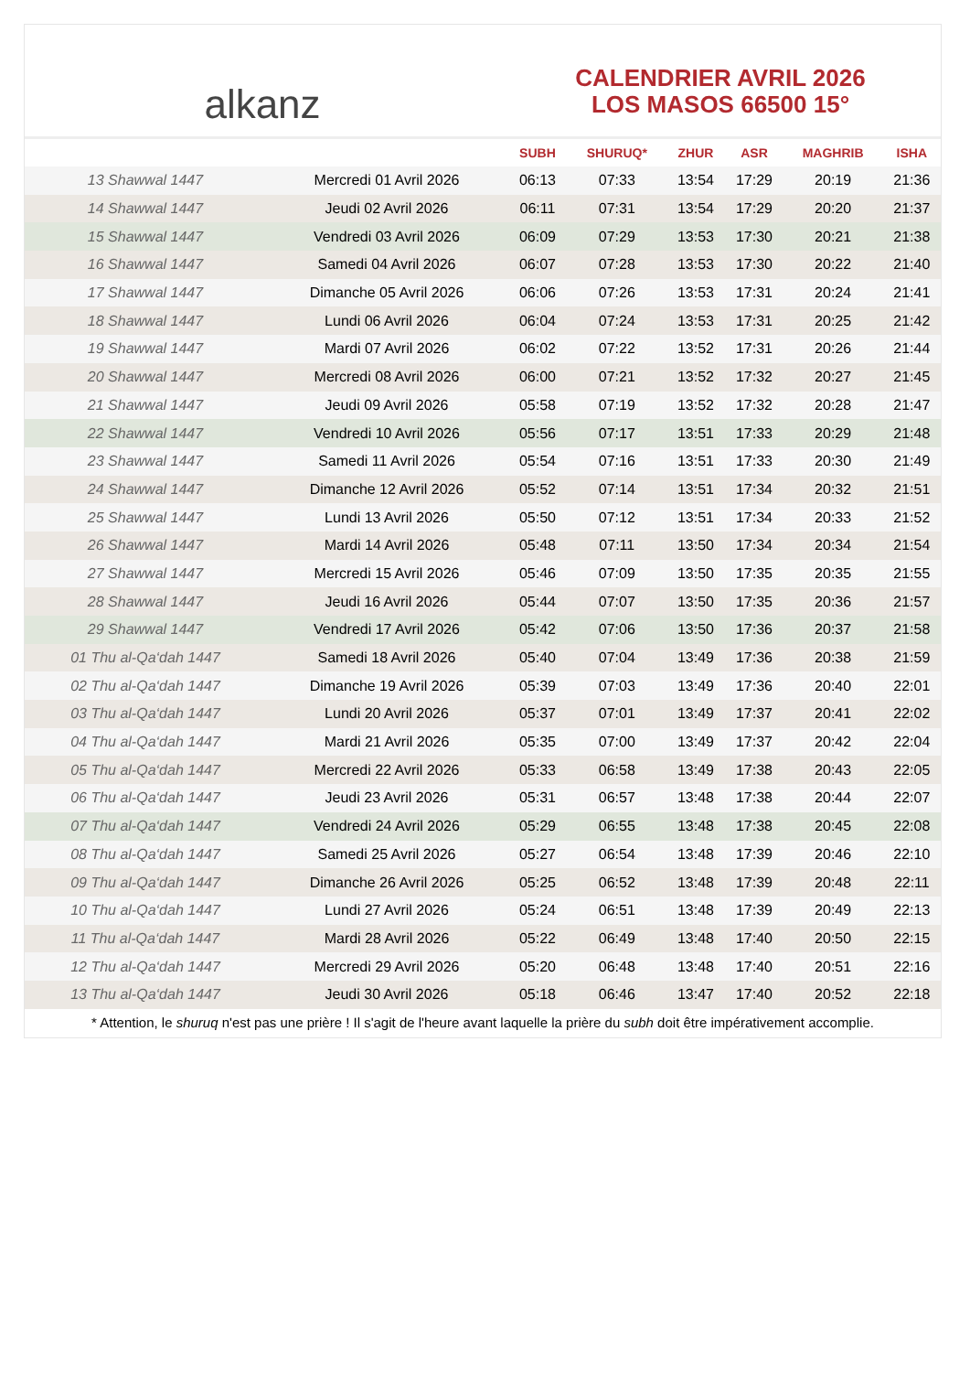alkanz
CALENDRIER AVRIL 2026
LOS MASOS 66500 15°
| | | SUBH | SHURUQ* | ZHUR | ASR | MAGHRIB | ISHA |
| --- | --- | --- | --- | --- | --- | --- | --- |
| 13 Shawwal 1447 | Mercredi 01 Avril 2026 | 06:13 | 07:33 | 13:54 | 17:29 | 20:19 | 21:36 |
| 14 Shawwal 1447 | Jeudi 02 Avril 2026 | 06:11 | 07:31 | 13:54 | 17:29 | 20:20 | 21:37 |
| 15 Shawwal 1447 | Vendredi 03 Avril 2026 | 06:09 | 07:29 | 13:53 | 17:30 | 20:21 | 21:38 |
| 16 Shawwal 1447 | Samedi 04 Avril 2026 | 06:07 | 07:28 | 13:53 | 17:30 | 20:22 | 21:40 |
| 17 Shawwal 1447 | Dimanche 05 Avril 2026 | 06:06 | 07:26 | 13:53 | 17:31 | 20:24 | 21:41 |
| 18 Shawwal 1447 | Lundi 06 Avril 2026 | 06:04 | 07:24 | 13:53 | 17:31 | 20:25 | 21:42 |
| 19 Shawwal 1447 | Mardi 07 Avril 2026 | 06:02 | 07:22 | 13:52 | 17:31 | 20:26 | 21:44 |
| 20 Shawwal 1447 | Mercredi 08 Avril 2026 | 06:00 | 07:21 | 13:52 | 17:32 | 20:27 | 21:45 |
| 21 Shawwal 1447 | Jeudi 09 Avril 2026 | 05:58 | 07:19 | 13:52 | 17:32 | 20:28 | 21:47 |
| 22 Shawwal 1447 | Vendredi 10 Avril 2026 | 05:56 | 07:17 | 13:51 | 17:33 | 20:29 | 21:48 |
| 23 Shawwal 1447 | Samedi 11 Avril 2026 | 05:54 | 07:16 | 13:51 | 17:33 | 20:30 | 21:49 |
| 24 Shawwal 1447 | Dimanche 12 Avril 2026 | 05:52 | 07:14 | 13:51 | 17:34 | 20:32 | 21:51 |
| 25 Shawwal 1447 | Lundi 13 Avril 2026 | 05:50 | 07:12 | 13:51 | 17:34 | 20:33 | 21:52 |
| 26 Shawwal 1447 | Mardi 14 Avril 2026 | 05:48 | 07:11 | 13:50 | 17:34 | 20:34 | 21:54 |
| 27 Shawwal 1447 | Mercredi 15 Avril 2026 | 05:46 | 07:09 | 13:50 | 17:35 | 20:35 | 21:55 |
| 28 Shawwal 1447 | Jeudi 16 Avril 2026 | 05:44 | 07:07 | 13:50 | 17:35 | 20:36 | 21:57 |
| 29 Shawwal 1447 | Vendredi 17 Avril 2026 | 05:42 | 07:06 | 13:50 | 17:36 | 20:37 | 21:58 |
| 01 Thu al-Qa‘dah 1447 | Samedi 18 Avril 2026 | 05:40 | 07:04 | 13:49 | 17:36 | 20:38 | 21:59 |
| 02 Thu al-Qa‘dah 1447 | Dimanche 19 Avril 2026 | 05:39 | 07:03 | 13:49 | 17:36 | 20:40 | 22:01 |
| 03 Thu al-Qa‘dah 1447 | Lundi 20 Avril 2026 | 05:37 | 07:01 | 13:49 | 17:37 | 20:41 | 22:02 |
| 04 Thu al-Qa‘dah 1447 | Mardi 21 Avril 2026 | 05:35 | 07:00 | 13:49 | 17:37 | 20:42 | 22:04 |
| 05 Thu al-Qa‘dah 1447 | Mercredi 22 Avril 2026 | 05:33 | 06:58 | 13:49 | 17:38 | 20:43 | 22:05 |
| 06 Thu al-Qa‘dah 1447 | Jeudi 23 Avril 2026 | 05:31 | 06:57 | 13:48 | 17:38 | 20:44 | 22:07 |
| 07 Thu al-Qa‘dah 1447 | Vendredi 24 Avril 2026 | 05:29 | 06:55 | 13:48 | 17:38 | 20:45 | 22:08 |
| 08 Thu al-Qa‘dah 1447 | Samedi 25 Avril 2026 | 05:27 | 06:54 | 13:48 | 17:39 | 20:46 | 22:10 |
| 09 Thu al-Qa‘dah 1447 | Dimanche 26 Avril 2026 | 05:25 | 06:52 | 13:48 | 17:39 | 20:48 | 22:11 |
| 10 Thu al-Qa‘dah 1447 | Lundi 27 Avril 2026 | 05:24 | 06:51 | 13:48 | 17:39 | 20:49 | 22:13 |
| 11 Thu al-Qa‘dah 1447 | Mardi 28 Avril 2026 | 05:22 | 06:49 | 13:48 | 17:40 | 20:50 | 22:15 |
| 12 Thu al-Qa‘dah 1447 | Mercredi 29 Avril 2026 | 05:20 | 06:48 | 13:48 | 17:40 | 20:51 | 22:16 |
| 13 Thu al-Qa‘dah 1447 | Jeudi 30 Avril 2026 | 05:18 | 06:46 | 13:47 | 17:40 | 20:52 | 22:18 |
* Attention, le shuruq n'est pas une prière ! Il s'agit de l'heure avant laquelle la prière du subh doit être impérativement accomplie.